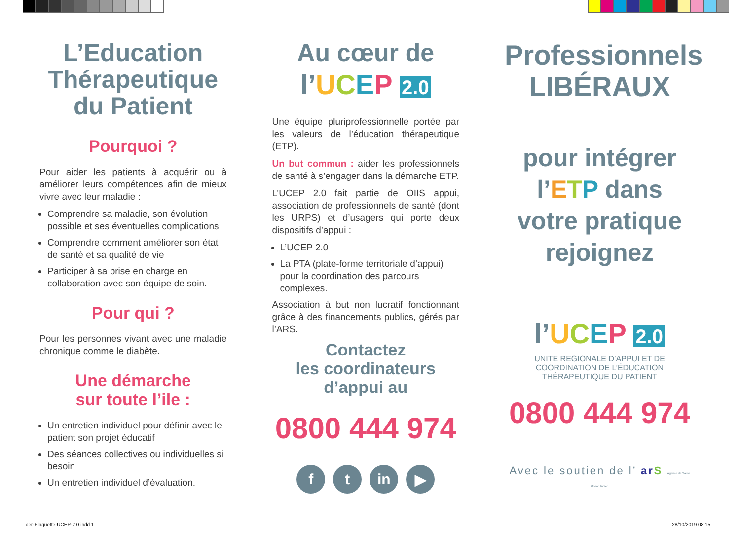L’Education Thérapeutique du Patient
Pourquoi ?
Pour aider les patients à acquérir ou à améliorer leurs compétences afin de mieux vivre avec leur maladie :
Comprendre sa maladie, son évolution possible et ses éventuelles complications
Comprendre comment améliorer son état de santé et sa qualité de vie
Participer à sa prise en charge en collaboration avec son équipe de soin.
Pour qui ?
Pour les personnes vivant avec une maladie chronique comme le diabète.
Une démarche
sur toute l’ile :
Un entretien individuel pour définir avec le patient son projet éducatif
Des séances collectives ou individuelles si besoin
Un entretien individuel d’évaluation.
Au cœur de
l’UCEP 2.0
Une équipe pluriprofessionnelle portée par les valeurs de l’éducation thérapeutique (ETP).
Un but commun : aider les professionnels de santé à s’engager dans la démarche ETP.
L’UCEP 2.0 fait partie de OIIS appui, association de professionnels de santé (dont les URPS) et d’usagers qui porte deux dispositifs d’appui :
L’UCEP 2.0
La PTA (plate-forme territoriale d’appui) pour la coordination des parcours complexes.
Association à but non lucratif fonctionnant grâce à des financements publics, gérés par l’ARS.
Contactez
les coordinateurs
d’appui au
0800 444 974
ft in ▶
Professionnels
LIBÉRAUX
pour intégrer
l’ETP dans
votre pratique
rejoignez
l’UCEP 2.0
UNITÉ RÉGIONALE D’APPUI ET DE COORDINATION DE L’ÉDUCATION THÉRAPEUTIQUE DU PATIENT
0800 444 974
Avec le soutien de l’ ar S Agence de Santé Océan Indien
der-Plaquette-UCEP-2.0.indd 1 28/10/2019 08:15